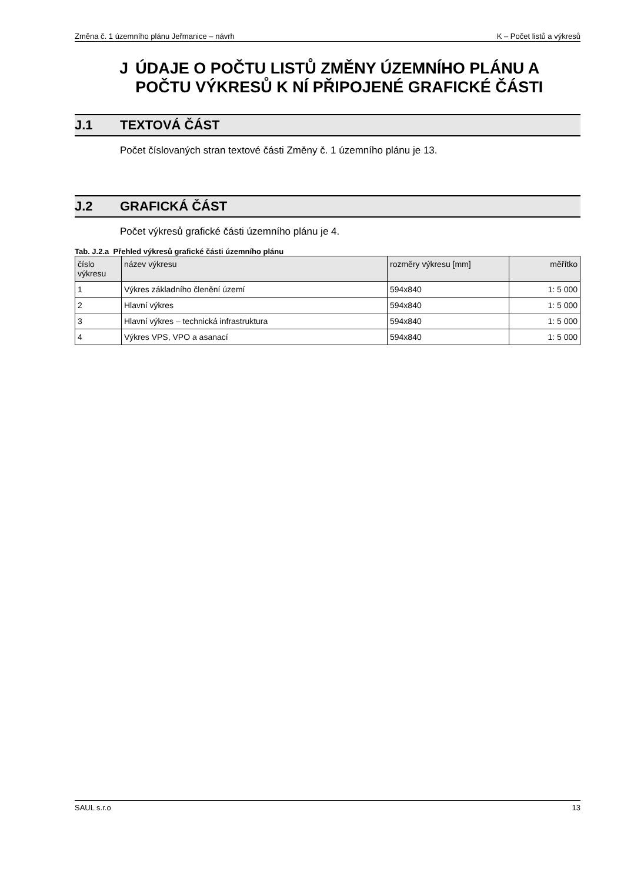Změna č. 1 územního plánu Jeřmanice – návrh K – Počet listů a výkresů
J ÚDAJE O POČTU LISTŮ ZMĚNY ÚZEMNÍHO PLÁNU A POČTU VÝKRESŮ K NÍ PŘIPOJENÉ GRAFICKÉ ČÁSTI
J.1 TEXTOVÁ ČÁST
Počet číslovaných stran textové části Změny č. 1 územního plánu je 13.
J.2 GRAFICKÁ ČÁST
Počet výkresů grafické části územního plánu je 4.
Tab. J.2.a Přehled výkresů grafické části územního plánu
| číslo výkresu | název výkresu | rozměry výkresu [mm] | měřítko |
| --- | --- | --- | --- |
| 1 | Výkres základního členění území | 594x840 | 1: 5 000 |
| 2 | Hlavní výkres | 594x840 | 1: 5 000 |
| 3 | Hlavní výkres – technická infrastruktura | 594x840 | 1: 5 000 |
| 4 | Výkres VPS, VPO a asanací | 594x840 | 1: 5 000 |
SAUL s.r.o 13